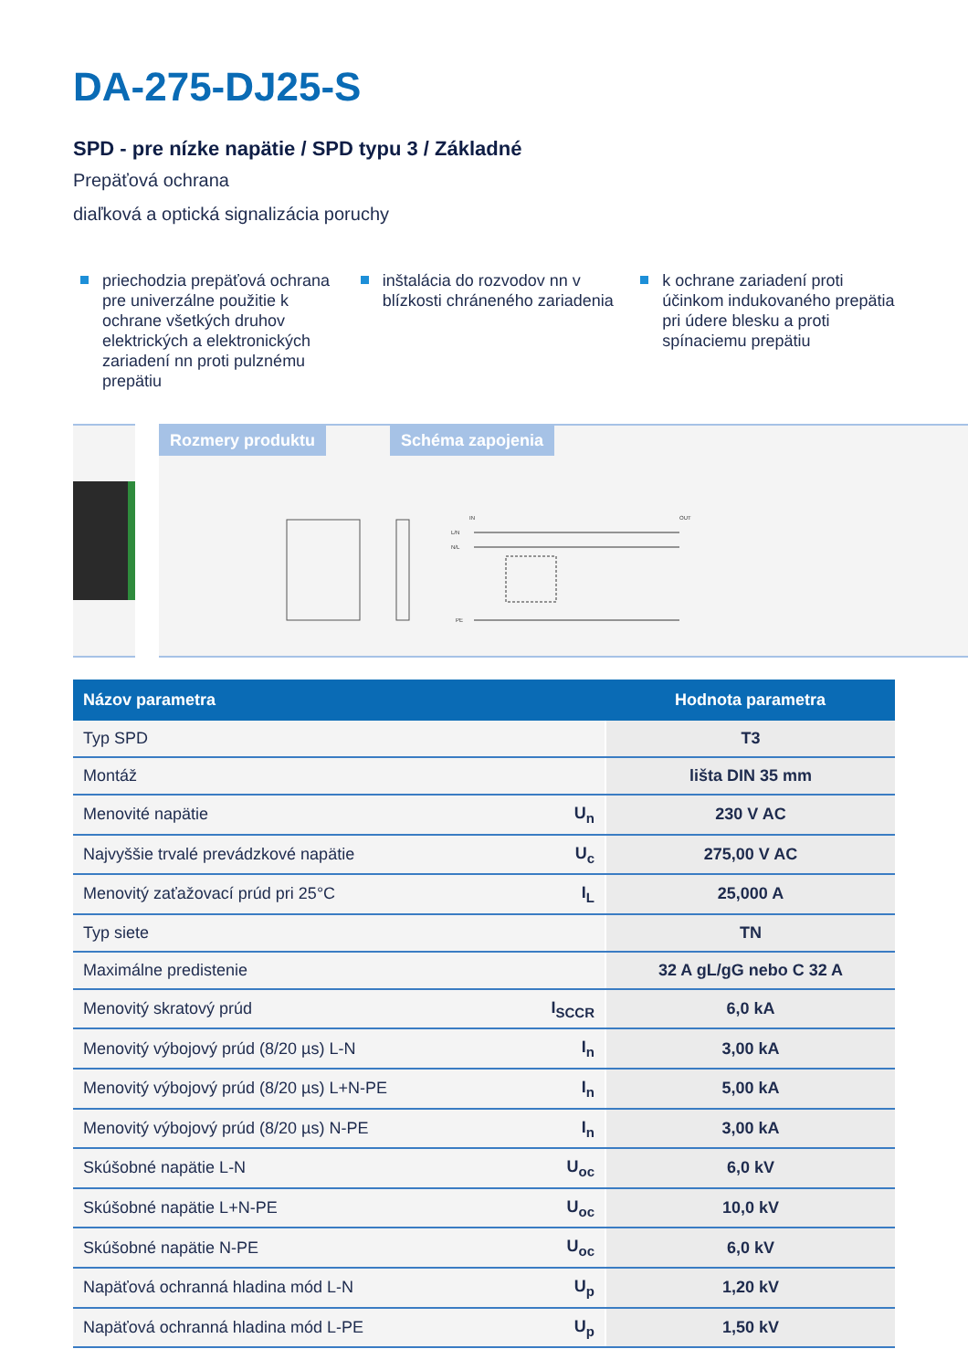DA-275-DJ25-S
SPD - pre nízke napätie / SPD typu 3 / Základné
Prepäťová ochrana
diaľková a optická signalizácia poruchy
priechodzia prepäťová ochrana pre univerzálne použitie k ochrane všetkých druhov elektrických a elektronických zariadení nn proti pulznému prepätiu
inštalácia do rozvodov nn v blízkosti chráneného zariadenia
k ochrane zariadení proti účinkom indukovaného prepätia pri údere blesku a proti spínaciemu prepätiu
Rozmery produktu Schéma zapojenia
IN
OUT
L/N
N/L
PE
| Názov parametra | | Hodnota parametra |
| --- | --- | --- |
| Typ SPD | | T3 |
| Montáž | | lišta DIN 35 mm |
| Menovité napätie | U<sub>n</sub> | 230 V AC |
| Najvyššie trvalé prevádzkové napätie | U<sub>c</sub> | 275,00 V AC |
| Menovitý zaťažovací prúd pri 25°C | I<sub>L</sub> | 25,000 A |
| Typ siete | | TN |
| Maximálne predistenie | | 32 A gL/gG nebo C 32 A |
| Menovitý skratový prúd | I<sub>SCCR</sub> | 6,0 kA |
| Menovitý výbojový prúd (8/20 µs) L-N | I<sub>n</sub> | 3,00 kA |
| Menovitý výbojový prúd (8/20 µs) L+N-PE | I<sub>n</sub> | 5,00 kA |
| Menovitý výbojový prúd (8/20 µs) N-PE | I<sub>n</sub> | 3,00 kA |
| Skúšobné napätie L-N | U<sub>oc</sub> | 6,0 kV |
| Skúšobné napätie L+N-PE | U<sub>oc</sub> | 10,0 kV |
| Skúšobné napätie N-PE | U<sub>oc</sub> | 6,0 kV |
| Napäťová ochranná hladina mód L-N | U<sub>p</sub> | 1,20 kV |
| Napäťová ochranná hladina mód L-PE | U<sub>p</sub> | 1,50 kV |